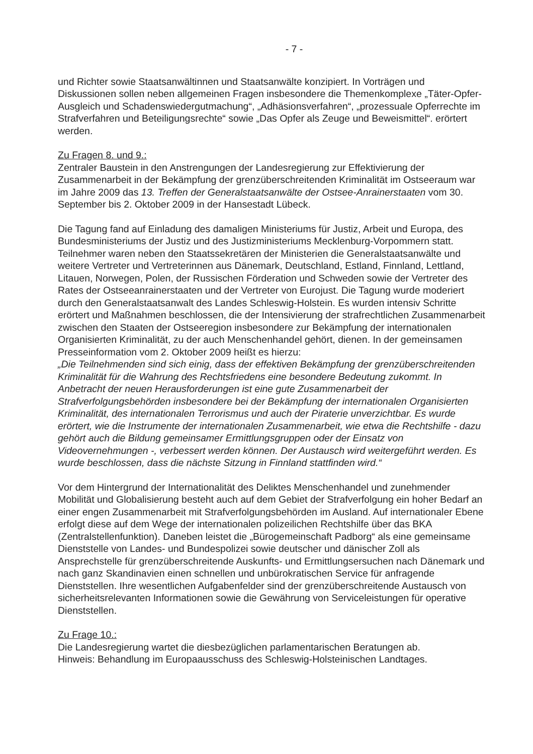- 7 -
und Richter sowie Staatsanwältinnen und Staatsanwälte konzipiert. In Vorträgen und Diskussionen sollen neben allgemeinen Fragen insbesondere die Themenkomplexe „Täter-Opfer-Ausgleich und Schadenswiedergutmachung“, „Adhäsionsverfahren“, „prozessuale Opferrechte im Strafverfahren und Beteiligungsrechte“ sowie „Das Opfer als Zeuge und Beweismittel“. erörtert werden.
Zu Fragen 8. und 9.:
Zentraler Baustein in den Anstrengungen der Landesregierung zur Effektivierung der Zusammenarbeit in der Bekämpfung der grenzüberschreitenden Kriminalität im Ostseeraum war im Jahre 2009 das 13. Treffen der Generalstaatsanwälte der Ostsee-Anrainerstaaten vom 30. September bis 2. Oktober 2009 in der Hansestadt Lübeck.
Die Tagung fand auf Einladung des damaligen Ministeriums für Justiz, Arbeit und Europa, des Bundesministeriums der Justiz und des Justizministeriums Mecklenburg-Vorpommern statt. Teilnehmer waren neben den Staatssekretären der Ministerien die Generalstaatsanwälte und weitere Vertreter und Vertreterinnen aus Dänemark, Deutschland, Estland, Finnland, Lettland, Litauen, Norwegen, Polen, der Russischen Förderation und Schweden sowie der Vertreter des Rates der Ostseeanrainerstaaten und der Vertreter von Eurojust. Die Tagung wurde moderiert durch den Generalstaatsanwalt des Landes Schleswig-Holstein. Es wurden intensiv Schritte erörtert und Maßnahmen beschlossen, die der Intensivierung der strafrechtlichen Zusammenarbeit zwischen den Staaten der Ostseeregion insbesondere zur Bekämpfung der internationalen Organisierten Kriminalität, zu der auch Menschenhandel gehört, dienen. In der gemeinsamen Presseinformation vom 2. Oktober 2009 heißt es hierzu:
„Die Teilnehmenden sind sich einig, dass der effektiven Bekämpfung der grenzüberschreitenden Kriminalität für die Wahrung des Rechtsfriedens eine besondere Bedeutung zukommt. In Anbetracht der neuen Herausforderungen ist eine gute Zusammenarbeit der Strafverfolgungsbehörden insbesondere bei der Bekämpfung der internationalen Organisierten Kriminalität, des internationalen Terrorismus und auch der Piraterie unverzichtbar. Es wurde erörtert, wie die Instrumente der internationalen Zusammenarbeit, wie etwa die Rechtshilfe - dazu gehört auch die Bildung gemeinsamer Ermittlungsgruppen oder der Einsatz von Videovernehmungen -, verbessert werden können. Der Austausch wird weitergeführt werden. Es wurde beschlossen, dass die nächste Sitzung in Finnland stattfinden wird.“
Vor dem Hintergrund der Internationalität des Deliktes Menschenhandel und zunehmender Mobilität und Globalisierung besteht auch auf dem Gebiet der Strafverfolgung ein hoher Bedarf an einer engen Zusammenarbeit mit Strafverfolgungsbehörden im Ausland. Auf internationaler Ebene erfolgt diese auf dem Wege der internationalen polizeilichen Rechtshilfe über das BKA (Zentralstellenfunktion). Daneben leistet die „Bürogemeinschaft Padborg“ als eine gemeinsame Dienststelle von Landes- und Bundespolizei sowie deutscher und dänischer Zoll als Ansprechstelle für grenzüberschreitende Auskunfts- und Ermittlungsersuchen nach Dänemark und nach ganz Skandinavien einen schnellen und unbürokratischen Service für anfragende Dienststellen. Ihre wesentlichen Aufgabenfelder sind der grenzüberschreitende Austausch von sicherheitsrelevanten Informationen sowie die Gewährung von Serviceleistungen für operative Dienststellen.
Zu Frage 10.:
Die Landesregierung wartet die diesbezüglichen parlamentarischen Beratungen ab.
Hinweis: Behandlung im Europaausschuss des Schleswig-Holsteinischen Landtages.